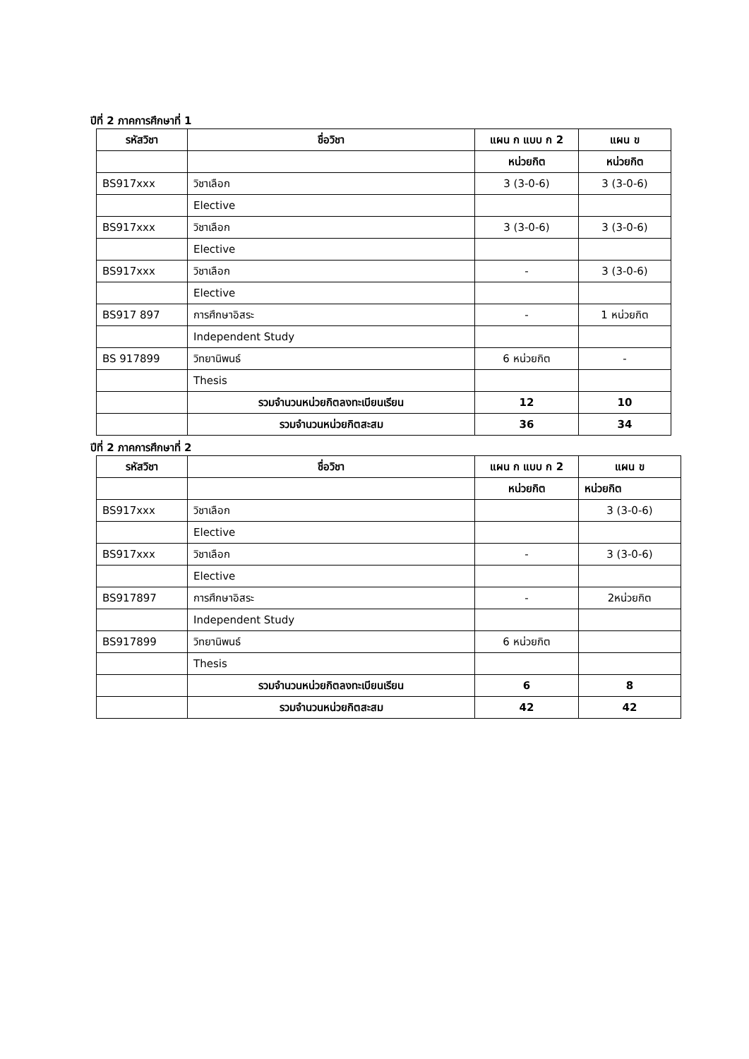ปีที่ 2 ภาคการศึกษาที่ 1
| รหัสวิชา | ชื่อวิชา | แผน ก แบบ ก 2 | แผน ข |
| --- | --- | --- | --- |
| | | หน่วยกิต | หน่วยกิต |
| BS917xxx | วิชาเลือก | 3 (3-0-6) | 3 (3-0-6) |
| | Elective | | |
| BS917xxx | วิชาเลือก | 3 (3-0-6) | 3 (3-0-6) |
| | Elective | | |
| BS917xxx | วิชาเลือก | - | 3 (3-0-6) |
| | Elective | | |
| BS917 897 | การศึกษาอิสระ | - | 1 หน่วยกิต |
| | Independent Study | | |
| BS 917899 | วิทยานิพนธ์ | 6 หน่วยกิต | - |
| | Thesis | | |
| | รวมจำนวนหน่วยกิตลงทะเบียนเรียน | 12 | 10 |
| | รวมจำนวนหน่วยกิตสะสม | 36 | 34 |
ปีที่ 2 ภาคการศึกษาที่ 2
| รหัสวิชา | ชื่อวิชา | แผน ก แบบ ก 2 | แผน ข |
| --- | --- | --- | --- |
| | | หน่วยกิต | หน่วยกิต |
| BS917xxx | วิชาเลือก | | 3 (3-0-6) |
| | Elective | | |
| BS917xxx | วิชาเลือก | - | 3 (3-0-6) |
| | Elective | | |
| BS917897 | การศึกษาอิสระ | - | 2หน่วยกิต |
| | Independent Study | | |
| BS917899 | วิทยานิพนธ์ | 6 หน่วยกิต | |
| | Thesis | | |
| | รวมจำนวนหน่วยกิตลงทะเบียนเรียน | 6 | 8 |
| | รวมจำนวนหน่วยกิตสะสม | 42 | 42 |